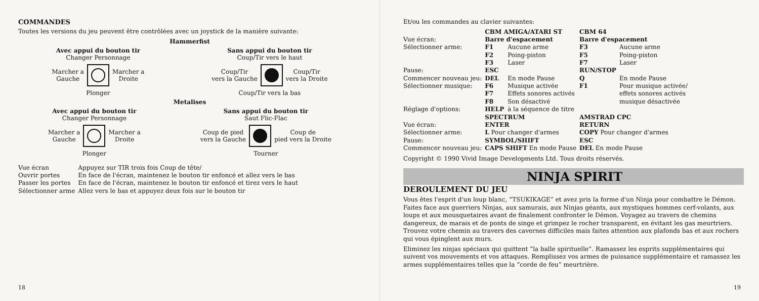COMMANDES
Toutes les versions du jeu peuvent être contrôlées avec un joystick de la manière suivante:
Hammerfist
Avec appui du bouton tir
Changer Personnage
Marcher a
Gauche
Marcher a
Droite
Plonger
Sans appui du bouton tir
Coup/Tir vers le haut
Coup/Tir
vers la Gauche
Coup/Tir
vers la Droite
Coup/Tir vers la bas
Metalises
Avec appui du bouton tir
Changer Personnage
Marcher a
Gauche
Marcher a
Droite
Plonger
Sans appui du bouton tir
Saut Flic-Flac
Coup de pied
vers la Gauche
Coup de
pied vers la Droite
Tourner
| Vue écran | Appuyez sur TIR trois fois Coup de tête/ |
| Ouvrir portes | En face de l'écran, maintenez le bouton tir enfoncé et allez vers le bas |
| Passer les portes | En face de l'écran, maintenez le bouton tir enfoncé et tirez vers le haut |
| Sélectionner arme | Allez vers le bas et appuyez deux fois sur le bouton tir |
18
Et/ou les commandes au clavier suivantes:
| | CBM AMIGA/ATARI ST | | CBM 64 | |
| Vue écran: | Barre d'espacement | | Barre d'espacement | |
| Sélectionner arme: | F1 | Aucune arme | F3 | Aucune arme |
| | F2 | Poing-piston | F5 | Poing-piston |
| | F3 | Laser | F7 | Laser |
| Pause: | ESC | | RUN/STOP | |
| Commencer nouveau jeu: | DEL | En mode Pause | Q | En mode Pause |
| Sélectionner musique: | F6 | Musique activée | F1 | Pour musique activée/ |
| | F7 | Effets sonores activés | | effets sonores activés |
| | F8 | Son désactivé | | musique désactivée |
| Réglage d'options: | HELP | à la séquence de titre | | |
| | SPECTRUM | | AMSTRAD CPC | |
| Vue écran: | ENTER | | RETURN | |
| Sélectionner arme: | L Pour changer d'armes | | COPY Pour changer d'armes | |
| Pause: | SYMBOL/SHIFT | | ESC | |
| Commencer nouveau jeu: | CAPS SHIFT En mode Pause | | DEL En mode Pause | |
Copyright © 1990 Vivid Image Developments Ltd. Tous droits réservés.
NINJA SPIRIT
DEROULEMENT DU JEU
Vous êtes l'esprit d'un loup blanc, “TSUKIKAGE” et avez pris la forme d'un Ninja pour combattre le Démon. Faites face aux guerriers Ninjas, aux samurais, aux Ninjas géants, aux mystiques hommes cerf-volants, aux loups et aux mousquetaires avant de finalement confronter le Démon. Voyagez au travers de chemins dangereux, de marais et de ponts de singe et grimpez le rocher transparent, en évitant les gas meurtriers. Trouvez votre chemin au travers des cavernes difficiles mais faites attention aux plafonds bas et aux rochers qui vous épinglent aux murs.
Eliminez les ninjas spéciaux qui quittent “la balle spirituelle”. Ramassez les esprits supplémentaires qui suivent vos mouvements et vos attaques. Remplissez vos armes de puissance supplémentaire et ramassez les armes supplémentaires telles que la “corde de feu” meurtrière.
19